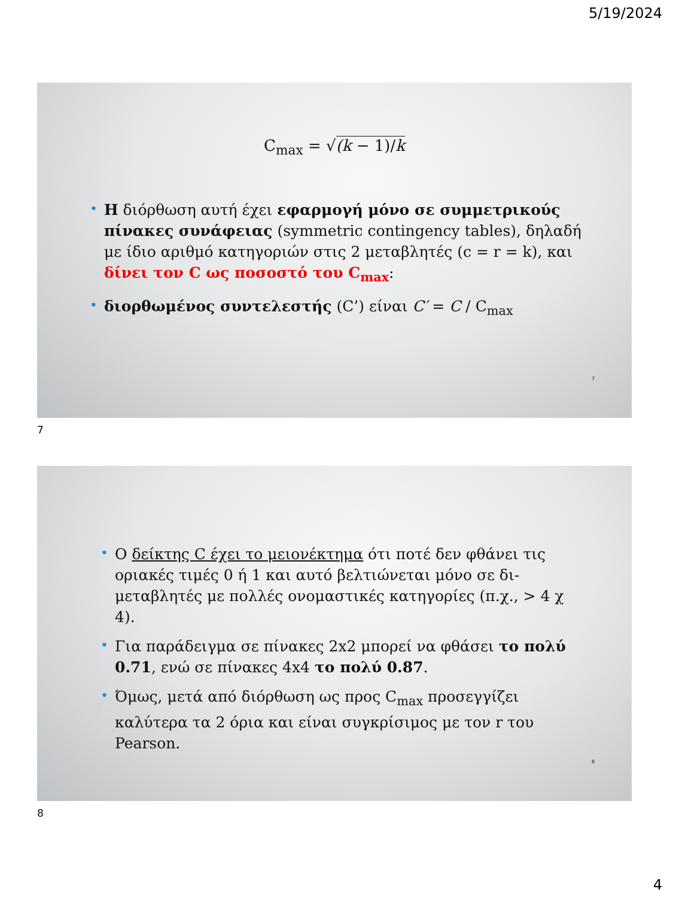5/19/2024
C<sub>max</sub> = √(k − 1)/k
• Η διόρθωση αυτή έχει εφαρμογή μόνο σε συμμετρικούς πίνακες συνάφειας (symmetric contingency tables), δηλαδή με ίδιο αριθμό κατηγοριών στις 2 μεταβλητές (c = r = k), και δίνει τον C ως ποσοστό του C<sub>max</sub>:
• διορθωμένος συντελεστής (C’) είναι C′ = C / C<sub>max</sub>
7
7
• Ο δείκτης C έχει το μειονέκτημα ότι ποτέ δεν φθάνει τις οριακές τιμές 0 ή 1 και αυτό βελτιώνεται μόνο σε δι-μεταβλητές με πολλές ονομαστικές κατηγορίες (π.χ., > 4 χ 4).
• Για παράδειγμα σε πίνακες 2x2 μπορεί να φθάσει το πολύ 0.71, ενώ σε πίνακες 4x4 το πολύ 0.87.
• Όμως, μετά από διόρθωση ως προς C<sub>max</sub> προσεγγίζει καλύτερα τα 2 όρια και είναι συγκρίσιμος με τον r του Pearson.
8
8
4